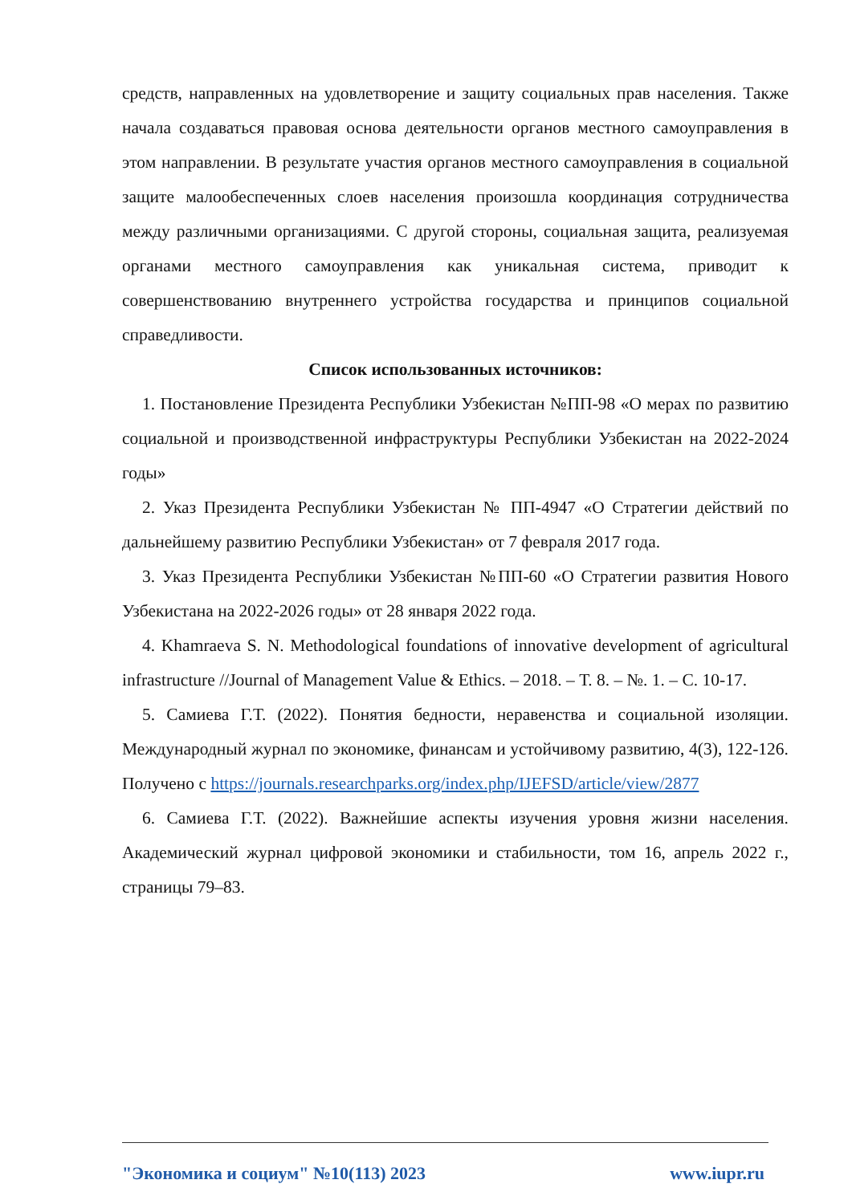средств, направленных на удовлетворение и защиту социальных прав населения. Также начала создаваться правовая основа деятельности органов местного самоуправления в этом направлении. В результате участия органов местного самоуправления в социальной защите малообеспеченных слоев населения произошла координация сотрудничества между различными организациями. С другой стороны, социальная защита, реализуемая органами местного самоуправления как уникальная система, приводит к совершенствованию внутреннего устройства государства и принципов социальной справедливости.
Список использованных источников:
1. Постановление Президента Республики Узбекистан №ПП-98 «О мерах по развитию социальной и производственной инфраструктуры Республики Узбекистан на 2022-2024 годы»
2. Указ Президента Республики Узбекистан № ПП-4947 «О Стратегии действий по дальнейшему развитию Республики Узбекистан» от 7 февраля 2017 года.
3. Указ Президента Республики Узбекистан №ПП-60 «О Стратегии развития Нового Узбекистана на 2022-2026 годы» от 28 января 2022 года.
4. Khamraeva S. N. Methodological foundations of innovative development of agricultural infrastructure //Journal of Management Value & Ethics. – 2018. – Т. 8. – №. 1. – С. 10-17.
5. Самиева Г.Т. (2022). Понятия бедности, неравенства и социальной изоляции. Международный журнал по экономике, финансам и устойчивому развитию, 4(3), 122-126. Получено с https://journals.researchparks.org/index.php/IJEFSD/article/view/2877
6. Самиева Г.Т. (2022). Важнейшие аспекты изучения уровня жизни населения. Академический журнал цифровой экономики и стабильности, том 16, апрель 2022 г., страницы 79–83.
"Экономика и социум" №10(113) 2023 www.iupr.ru